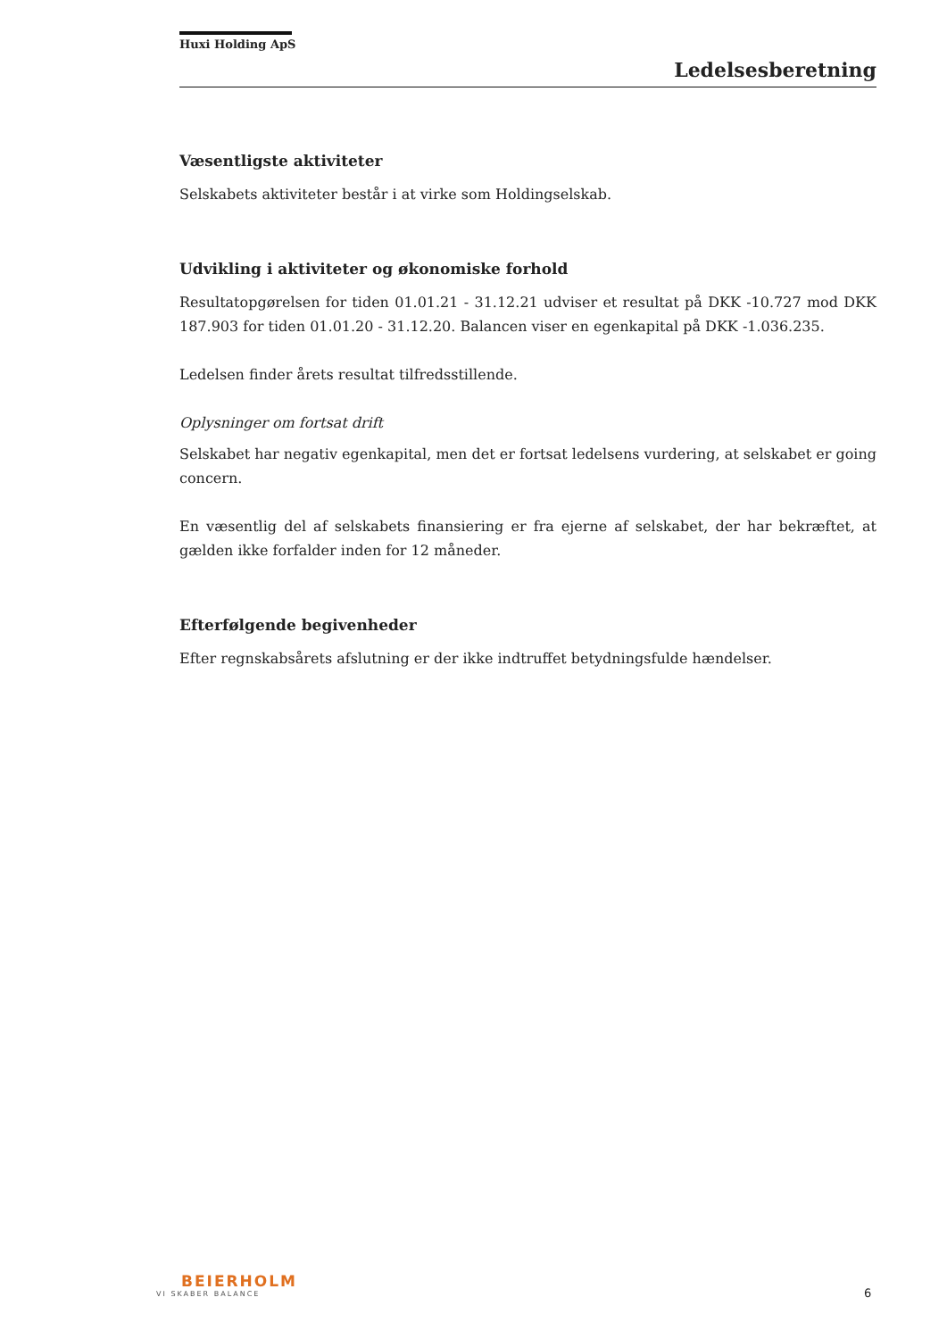Huxi Holding ApS
Ledelsesberetning
Væsentligste aktiviteter
Selskabets aktiviteter består i at virke som Holdingselskab.
Udvikling i aktiviteter og økonomiske forhold
Resultatopgørelsen for tiden 01.01.21 - 31.12.21 udviser et resultat på DKK -10.727 mod DKK 187.903 for tiden 01.01.20 - 31.12.20. Balancen viser en egenkapital på DKK -1.036.235.
Ledelsen finder årets resultat tilfredsstillende.
Oplysninger om fortsat drift
Selskabet har negativ egenkapital, men det er fortsat ledelsens vurdering, at selskabet er going concern.
En væsentlig del af selskabets finansiering er fra ejerne af selskabet, der har bekræftet, at gælden ikke forfalder inden for 12 måneder.
Efterfølgende begivenheder
Efter regnskabsårets afslutning er der ikke indtruffet betydningsfulde hændelser.
BEIERHOLM
VI SKABER BALANCE
6